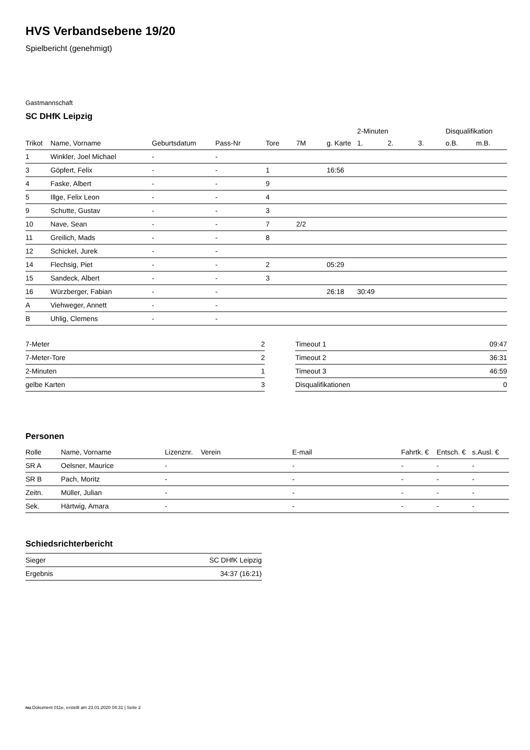HVS Verbandsebene 19/20
Spielbericht (genehmigt)
Gastmannschaft
SC DHfK Leipzig
| | | | | | | | 2-Minuten | | | Disqualifikation | |
| Trikot | Name, Vorname | Geburtsdatum | Pass-Nr | Tore | 7M | g. Karte | 1. | 2. | 3. | o.B. | m.B. |
| 1 | Winkler, Joel Michael | - | - | | | | | | | | |
| 3 | Göpfert, Felix | - | - | 1 | | 16:56 | | | | | |
| 4 | Faske, Albert | - | - | 9 | | | | | | | |
| 5 | Illge, Felix Leon | - | - | 4 | | | | | | | |
| 9 | Schutte, Gustav | - | - | 3 | | | | | | | |
| 10 | Nave, Sean | - | - | 7 | 2/2 | | | | | | |
| 11 | Greilich, Mads | - | - | 8 | | | | | | | |
| 12 | Schickel, Jurek | - | - | | | | | | | | |
| 14 | Flechsig, Piet | - | - | 2 | | 05:29 | | | | | |
| 15 | Sandeck, Albert | - | - | 3 | | | | | | | |
| 16 | Würzberger, Fabian | - | - | | | 26:18 | 30:49 | | | | |
| A | Viehweger, Annett | - | - | | | | | | | | |
| B | Uhlig, Clemens | - | - | | | | | | | | |
| 7-Meter | 2 |
| 7-Meter-Tore | 2 |
| 2-Minuten | 1 |
| gelbe Karten | 3 |
| Timeout 1 | 09:47 |
| Timeout 2 | 36:31 |
| Timeout 3 | 46:59 |
| Disqualifikationen | 0 |
Personen
| Rolle | Name, Vorname | Lizenznr. | Verein | E-mail | Fahrtk. € | Entsch. € | s.Ausl. € |
| --- | --- | --- | --- | --- | --- | --- | --- |
| SR A | Oelsner, Maurice | - | | - | - | - | - |
| SR B | Pach, Moritz | - | | - | - | - | - |
| Zeitn. | Müller, Julian | - | | - | - | - | - |
| Sek. | Härtwig, Amara | - | | - | - | - | - |
Schiedsrichterbericht
| Sieger | SC DHfK Leipzig |
| Ergebnis | 34:37 (16:21) |
nu.Dokument 011e, erstellt am 23.01.2020 04:31 | Seite 2